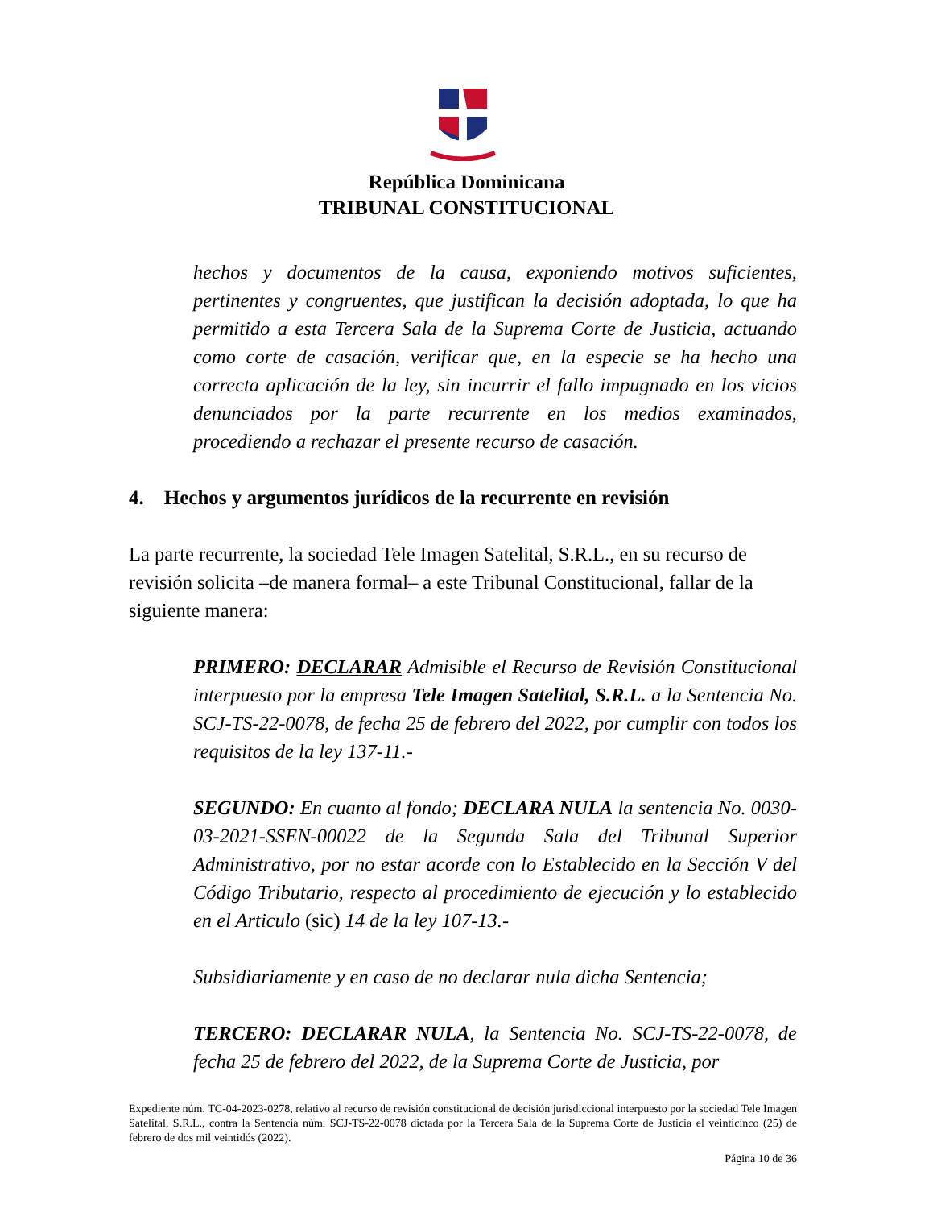República Dominicana
TRIBUNAL CONSTITUCIONAL
hechos y documentos de la causa, exponiendo motivos suficientes, pertinentes y congruentes, que justifican la decisión adoptada, lo que ha permitido a esta Tercera Sala de la Suprema Corte de Justicia, actuando como corte de casación, verificar que, en la especie se ha hecho una correcta aplicación de la ley, sin incurrir el fallo impugnado en los vicios denunciados por la parte recurrente en los medios examinados, procediendo a rechazar el presente recurso de casación.
4. Hechos y argumentos jurídicos de la recurrente en revisión
La parte recurrente, la sociedad Tele Imagen Satelital, S.R.L., en su recurso de revisión solicita –de manera formal– a este Tribunal Constitucional, fallar de la siguiente manera:
PRIMERO: DECLARAR Admisible el Recurso de Revisión Constitucional interpuesto por la empresa Tele Imagen Satelital, S.R.L. a la Sentencia No. SCJ-TS-22-0078, de fecha 25 de febrero del 2022, por cumplir con todos los requisitos de la ley 137-11.-
SEGUNDO: En cuanto al fondo; DECLARA NULA la sentencia No. 0030-03-2021-SSEN-00022 de la Segunda Sala del Tribunal Superior Administrativo, por no estar acorde con lo Establecido en la Sección V del Código Tributario, respecto al procedimiento de ejecución y lo establecido en el Articulo (sic) 14 de la ley 107-13.-
Subsidiariamente y en caso de no declarar nula dicha Sentencia;
TERCERO: DECLARAR NULA, la Sentencia No. SCJ-TS-22-0078, de fecha 25 de febrero del 2022, de la Suprema Corte de Justicia, por
Expediente núm. TC-04-2023-0278, relativo al recurso de revisión constitucional de decisión jurisdiccional interpuesto por la sociedad Tele Imagen Satelital, S.R.L., contra la Sentencia núm. SCJ-TS-22-0078 dictada por la Tercera Sala de la Suprema Corte de Justicia el veinticinco (25) de febrero de dos mil veintidós (2022).
Página 10 de 36